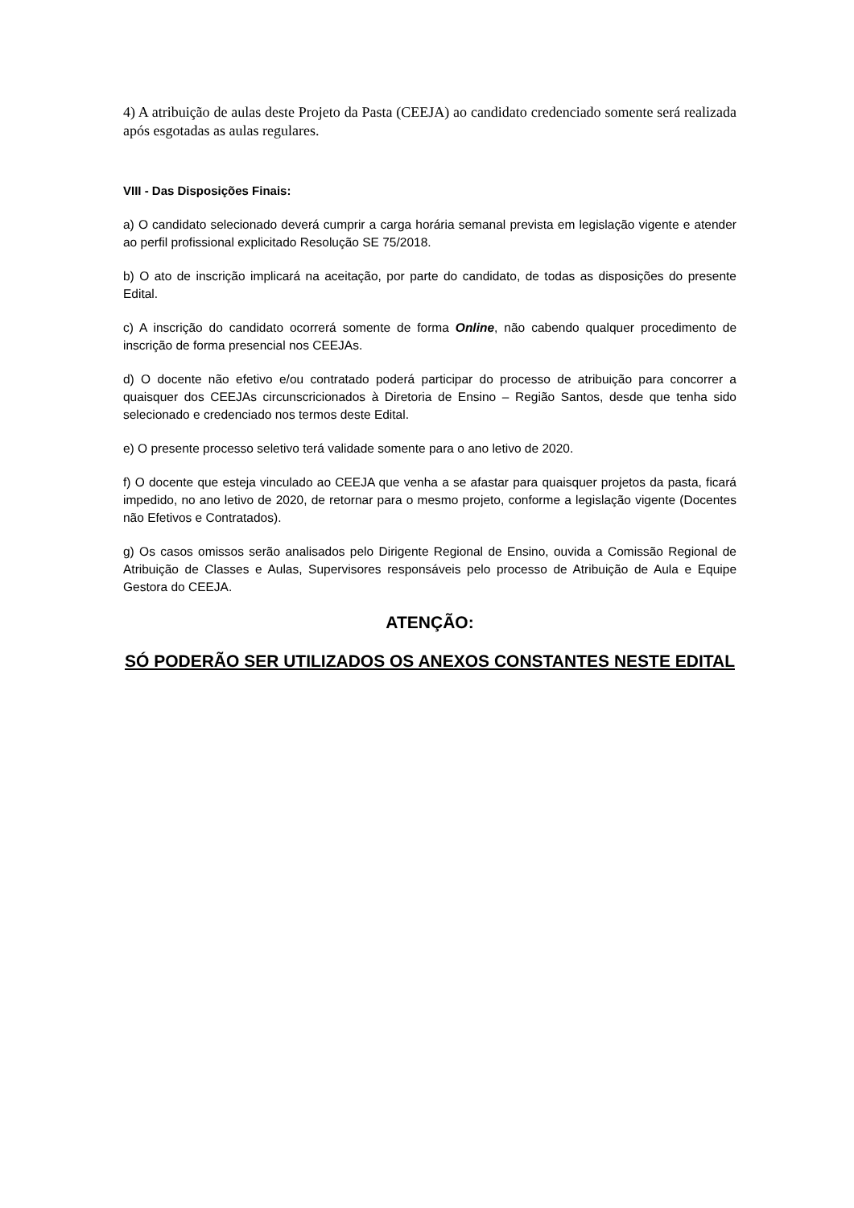4) A atribuição de aulas deste Projeto da Pasta (CEEJA) ao candidato credenciado somente será realizada após esgotadas as aulas regulares.
VIII - Das Disposições Finais:
a) O candidato selecionado deverá cumprir a carga horária semanal prevista em legislação vigente e atender ao perfil profissional explicitado Resolução SE 75/2018.
b) O ato de inscrição implicará na aceitação, por parte do candidato, de todas as disposições do presente Edital.
c) A inscrição do candidato ocorrerá somente de forma Online, não cabendo qualquer procedimento de inscrição de forma presencial nos CEEJAs.
d) O docente não efetivo e/ou contratado poderá participar do processo de atribuição para concorrer a quaisquer dos CEEJAs circunscricionados à Diretoria de Ensino – Região Santos, desde que tenha sido selecionado e credenciado nos termos deste Edital.
e) O presente processo seletivo terá validade somente para o ano letivo de 2020.
f) O docente que esteja vinculado ao CEEJA que venha a se afastar para quaisquer projetos da pasta, ficará impedido, no ano letivo de 2020, de retornar para o mesmo projeto, conforme a legislação vigente (Docentes não Efetivos e Contratados).
g) Os casos omissos serão analisados pelo Dirigente Regional de Ensino, ouvida a Comissão Regional de Atribuição de Classes e Aulas, Supervisores responsáveis pelo processo de Atribuição de Aula e Equipe Gestora do CEEJA.
ATENÇÃO:
SÓ PODERÃO SER UTILIZADOS OS ANEXOS CONSTANTES NESTE EDITAL